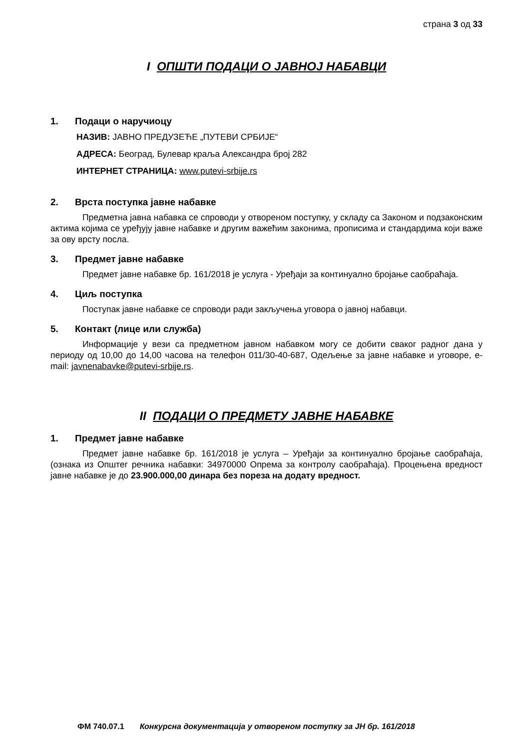страна 3 од 33
I ОПШТИ ПОДАЦИ О ЈАВНОЈ НАБАВЦИ
1. Подаци о наручиоцу
НАЗИВ: ЈАВНО ПРЕДУЗЕЋЕ „ПУТЕВИ СРБИЈЕ“
АДРЕСА: Београд, Булевар краља Александра број 282
ИНТЕРНЕТ СТРАНИЦА: www.putevi-srbije.rs
2. Врста поступка јавне набавке
Предметна јавна набавка се спроводи у отвореном поступку, у складу са Законом и подзаконским актима којима се уређују јавне набавке и другим важећим законима, прописима и стандардима који важе за ову врсту посла.
3. Предмет јавне набавке
Предмет јавне набавке бр. 161/2018 је услуга - Уређаји за континуално бројање саобраћаја.
4. Циљ поступка
Поступак јавне набавке се спроводи ради закључења уговора о јавној набавци.
5. Контакт (лице или служба)
Информације у вези са предметном јавном набавком могу се добити сваког радног дана у периоду од 10,00 до 14,00 часова на телефон 011/30-40-687, Одељење за јавне набавке и уговоре, e-mail: javnenabavke@putevi-srbije.rs.
II ПОДАЦИ О ПРЕДМЕТУ ЈАВНЕ НАБАВКЕ
1. Предмет јавне набавке
Предмет јавне набавке бр. 161/2018 је услуга – Уређаји за континуално бројање саобраћаја, (ознака из Општег речника набавки: 34970000 Опрема за контролу саобраћаја). Процењена вредност јавне набавке је до 23.900.000,00 динара без пореза на додату вредност.
ФМ 740.07.1 Конкурсна документација у отвореном поступку за ЈН бр. 161/2018